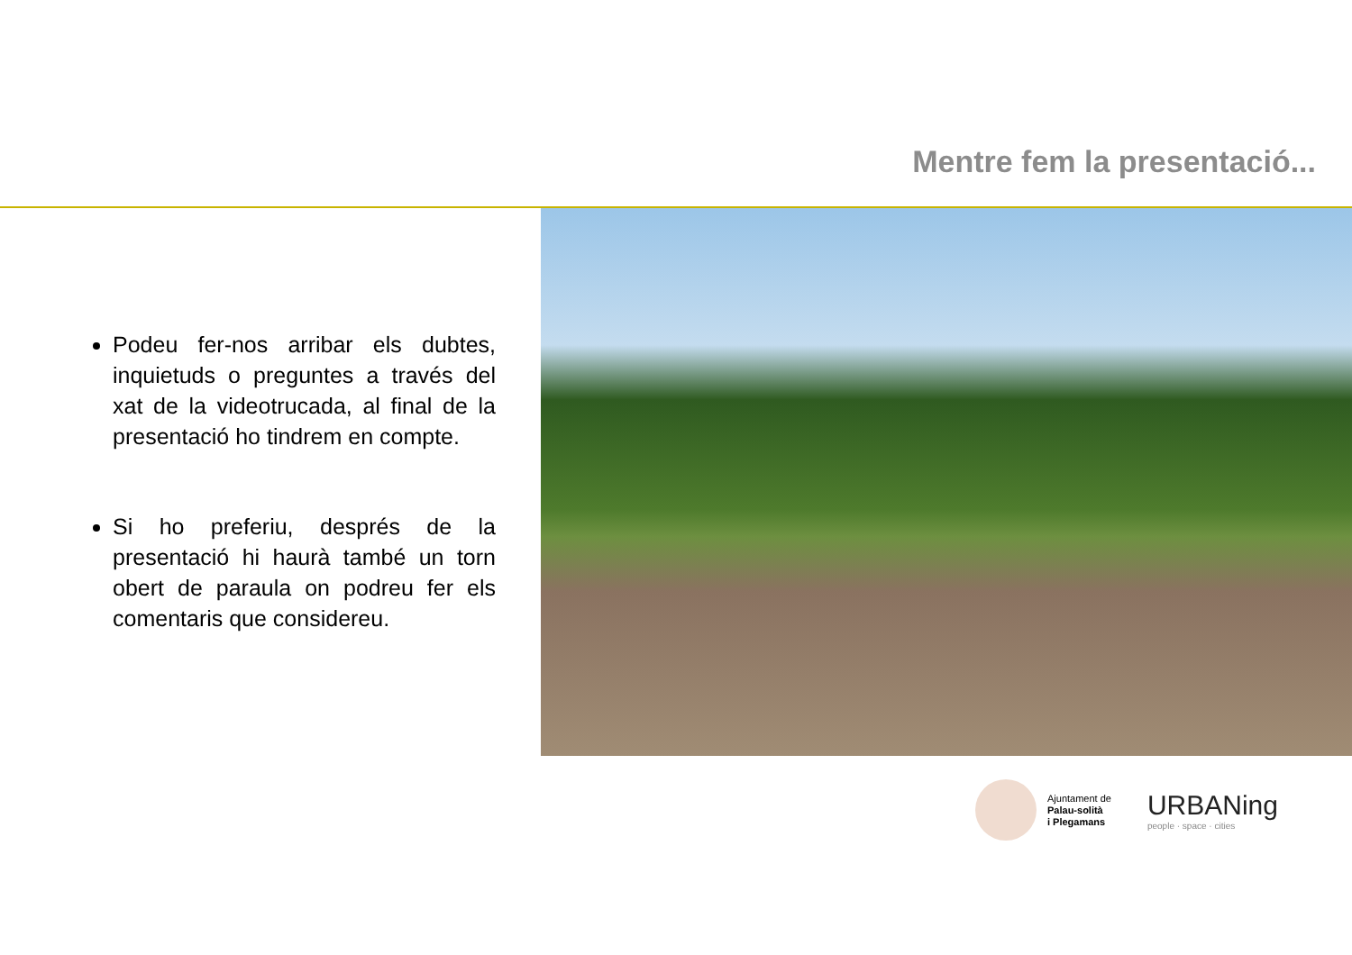Mentre fem la presentació...
Podeu fer-nos arribar els dubtes, inquietuds o preguntes a través del xat de la videotrucada, al final de la presentació ho tindrem en compte.
Si ho preferiu, després de la presentació hi haurà també un torn obert de paraula on podreu fer els comentaris que considereu.
Ajuntament de
Palau-solità
i Plegamans
URBANing
people · space · cities